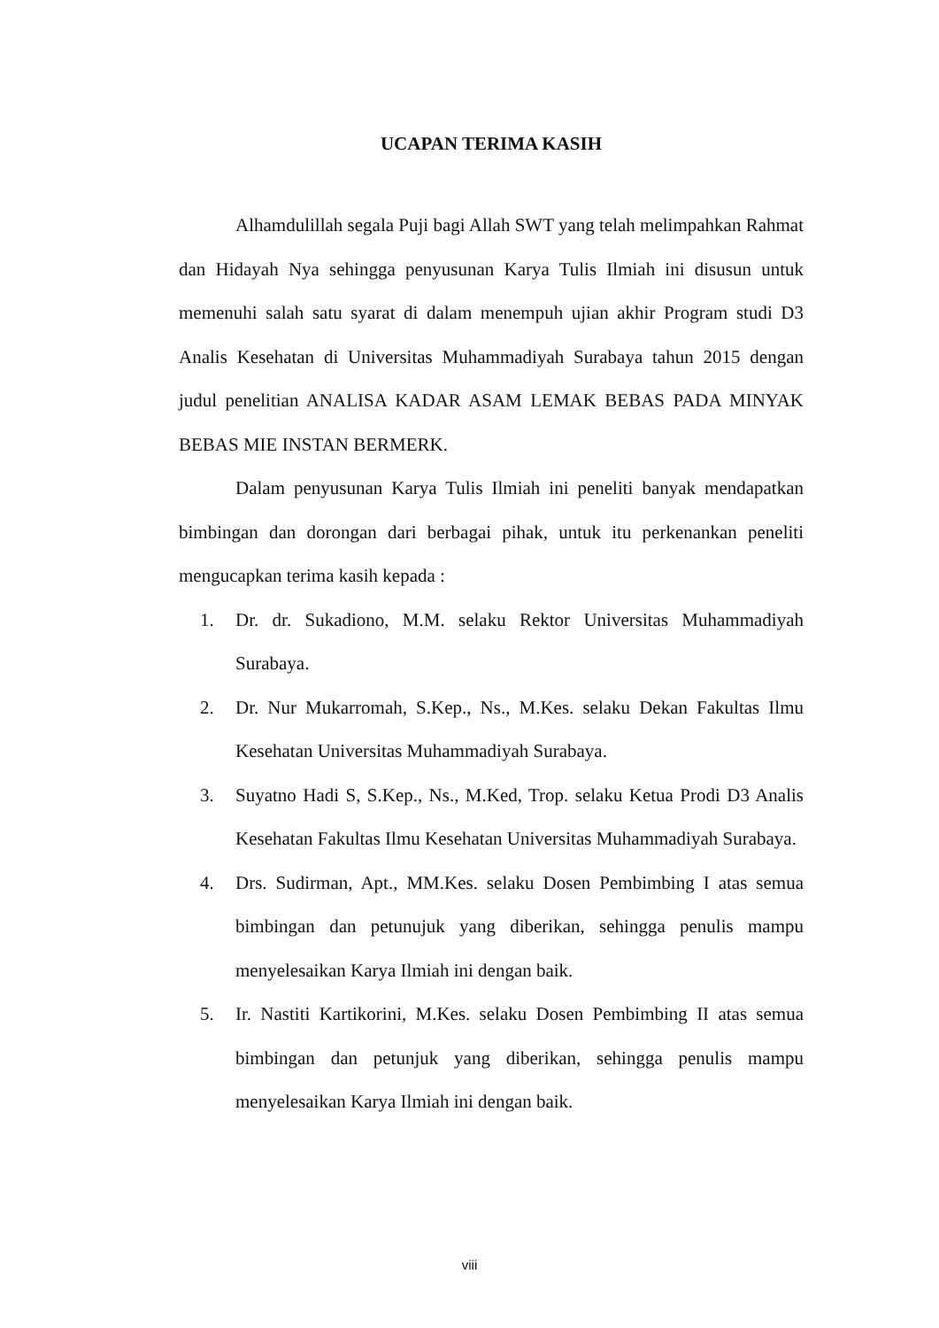UCAPAN TERIMA KASIH
Alhamdulillah segala Puji bagi Allah SWT yang telah melimpahkan Rahmat dan Hidayah Nya sehingga penyusunan Karya Tulis Ilmiah ini disusun untuk memenuhi salah satu syarat di dalam menempuh ujian akhir Program studi D3 Analis Kesehatan di Universitas Muhammadiyah Surabaya tahun 2015 dengan judul penelitian ANALISA KADAR ASAM LEMAK BEBAS PADA MINYAK BEBAS MIE INSTAN BERMERK.
Dalam penyusunan Karya Tulis Ilmiah ini peneliti banyak mendapatkan bimbingan dan dorongan dari berbagai pihak, untuk itu perkenankan peneliti mengucapkan terima kasih kepada :
1. Dr. dr. Sukadiono, M.M. selaku Rektor Universitas Muhammadiyah Surabaya.
2. Dr. Nur Mukarromah, S.Kep., Ns., M.Kes. selaku Dekan Fakultas Ilmu Kesehatan Universitas Muhammadiyah Surabaya.
3. Suyatno Hadi S, S.Kep., Ns., M.Ked, Trop. selaku Ketua Prodi D3 Analis Kesehatan Fakultas Ilmu Kesehatan Universitas Muhammadiyah Surabaya.
4. Drs. Sudirman, Apt., MM.Kes. selaku Dosen Pembimbing I atas semua bimbingan dan petunujuk yang diberikan, sehingga penulis mampu menyelesaikan Karya Ilmiah ini dengan baik.
5. Ir. Nastiti Kartikorini, M.Kes. selaku Dosen Pembimbing II atas semua bimbingan dan petunjuk yang diberikan, sehingga penulis mampu menyelesaikan Karya Ilmiah ini dengan baik.
viii